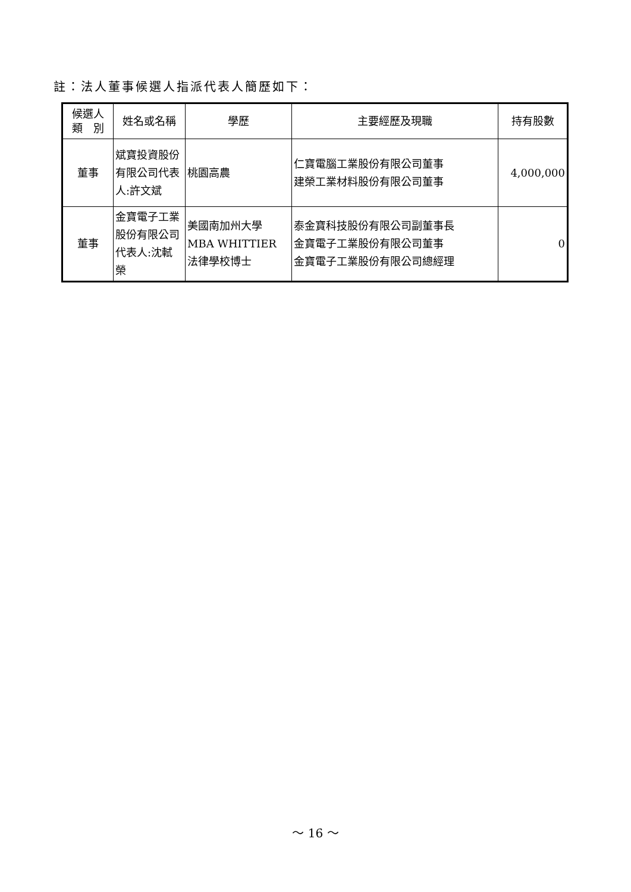註：法人董事候選人指派代表人簡歷如下：
| 候選人 類 別 | 姓名或名稱 | 學歷 | 主要經歷及現職 | 持有股數 |
| --- | --- | --- | --- | --- |
| 董事 | 斌寶投資股份有限公司代表人:許文斌 | 桃園高農 | 仁寶電腦工業股份有限公司董事 建榮工業材料股份有限公司董事 | 4,000,000 |
| 董事 | 金寶電子工業股份有限公司代表人:沈軾榮 | 美國南加州大學 MBA WHITTIER 法律學校博士 | 泰金寶科技股份有限公司副董事長 金寶電子工業股份有限公司董事 金寶電子工業股份有限公司總經理 | 0 |
～ 16 ～